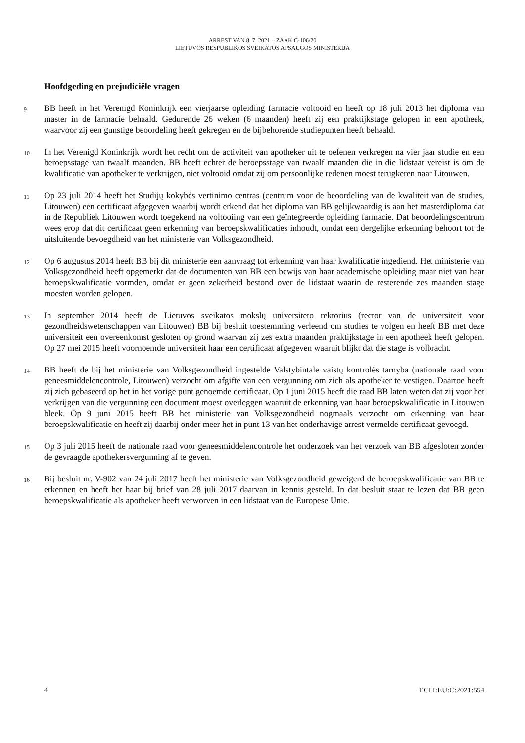ARREST VAN 8. 7. 2021 – ZAAK C-106/20
LIETUVOS RESPUBLIKOS SVEIKATOS APSAUGOS MINISTERIJA
Hoofdgeding en prejudiciële vragen
9
BB heeft in het Verenigd Koninkrijk een vierjaarse opleiding farmacie voltooid en heeft op 18 juli 2013 het diploma van master in de farmacie behaald. Gedurende 26 weken (6 maanden) heeft zij een praktijkstage gelopen in een apotheek, waarvoor zij een gunstige beoordeling heeft gekregen en de bijbehorende studiepunten heeft behaald.
10
In het Verenigd Koninkrijk wordt het recht om de activiteit van apotheker uit te oefenen verkregen na vier jaar studie en een beroepsstage van twaalf maanden. BB heeft echter de beroepsstage van twaalf maanden die in die lidstaat vereist is om de kwalificatie van apotheker te verkrijgen, niet voltooid omdat zij om persoonlijke redenen moest terugkeren naar Litouwen.
11
Op 23 juli 2014 heeft het Studijų kokybės vertinimo centras (centrum voor de beoordeling van de kwaliteit van de studies, Litouwen) een certificaat afgegeven waarbij wordt erkend dat het diploma van BB gelijkwaardig is aan het masterdiploma dat in de Republiek Litouwen wordt toegekend na voltooiing van een geïntegreerde opleiding farmacie. Dat beoordelingscentrum wees erop dat dit certificaat geen erkenning van beroepskwalificaties inhoudt, omdat een dergelijke erkenning behoort tot de uitsluitende bevoegdheid van het ministerie van Volksgezondheid.
12
Op 6 augustus 2014 heeft BB bij dit ministerie een aanvraag tot erkenning van haar kwalificatie ingediend. Het ministerie van Volksgezondheid heeft opgemerkt dat de documenten van BB een bewijs van haar academische opleiding maar niet van haar beroepskwalificatie vormden, omdat er geen zekerheid bestond over de lidstaat waarin de resterende zes maanden stage moesten worden gelopen.
13
In september 2014 heeft de Lietuvos sveikatos mokslų universiteto rektorius (rector van de universiteit voor gezondheidswetenschappen van Litouwen) BB bij besluit toestemming verleend om studies te volgen en heeft BB met deze universiteit een overeenkomst gesloten op grond waarvan zij zes extra maanden praktijkstage in een apotheek heeft gelopen. Op 27 mei 2015 heeft voornoemde universiteit haar een certificaat afgegeven waaruit blijkt dat die stage is volbracht.
14
BB heeft de bij het ministerie van Volksgezondheid ingestelde Valstybintale vaistų kontrolės tarnyba (nationale raad voor geneesmiddelencontrole, Litouwen) verzocht om afgifte van een vergunning om zich als apotheker te vestigen. Daartoe heeft zij zich gebaseerd op het in het vorige punt genoemde certificaat. Op 1 juni 2015 heeft die raad BB laten weten dat zij voor het verkrijgen van die vergunning een document moest overleggen waaruit de erkenning van haar beroepskwalificatie in Litouwen bleek. Op 9 juni 2015 heeft BB het ministerie van Volksgezondheid nogmaals verzocht om erkenning van haar beroepskwalificatie en heeft zij daarbij onder meer het in punt 13 van het onderhavige arrest vermelde certificaat gevoegd.
15
Op 3 juli 2015 heeft de nationale raad voor geneesmiddelencontrole het onderzoek van het verzoek van BB afgesloten zonder de gevraagde apothekersvergunning af te geven.
16
Bij besluit nr. V-902 van 24 juli 2017 heeft het ministerie van Volksgezondheid geweigerd de beroepskwalificatie van BB te erkennen en heeft het haar bij brief van 28 juli 2017 daarvan in kennis gesteld. In dat besluit staat te lezen dat BB geen beroepskwalificatie als apotheker heeft verworven in een lidstaat van de Europese Unie.
4 ECLI:EU:C:2021:554